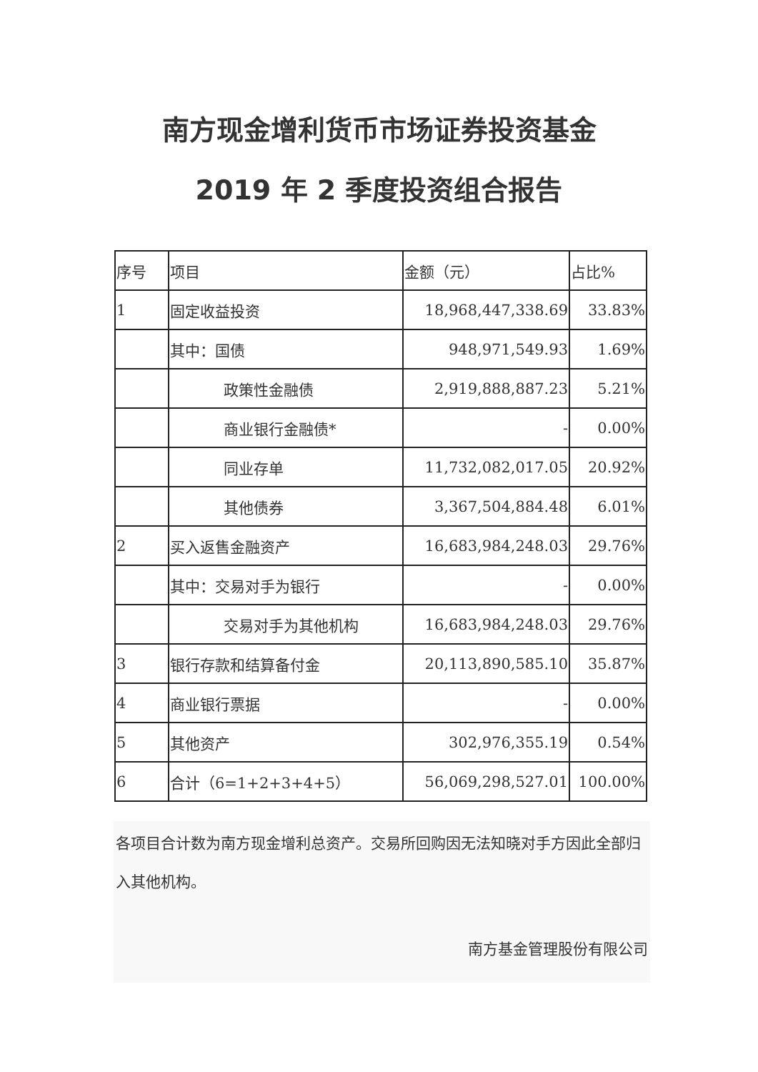南方现金增利货币市场证券投资基金
2019 年 2 季度投资组合报告
| 序号 | 项目 | 金额（元） | 占比% |
| 1 | 固定收益投资 | 18,968,447,338.69 | 33.83% |
| | 其中：国债 | 948,971,549.93 | 1.69% |
| | 政策性金融债 | 2,919,888,887.23 | 5.21% |
| | 商业银行金融债* | - | 0.00% |
| | 同业存单 | 11,732,082,017.05 | 20.92% |
| | 其他债券 | 3,367,504,884.48 | 6.01% |
| 2 | 买入返售金融资产 | 16,683,984,248.03 | 29.76% |
| | 其中：交易对手为银行 | - | 0.00% |
| | 交易对手为其他机构 | 16,683,984,248.03 | 29.76% |
| 3 | 银行存款和结算备付金 | 20,113,890,585.10 | 35.87% |
| 4 | 商业银行票据 | - | 0.00% |
| 5 | 其他资产 | 302,976,355.19 | 0.54% |
| 6 | 合计（6=1+2+3+4+5） | 56,069,298,527.01 | 100.00% |
各项目合计数为南方现金增利总资产。交易所回购因无法知晓对手方因此全部归入其他机构。
南方基金管理股份有限公司